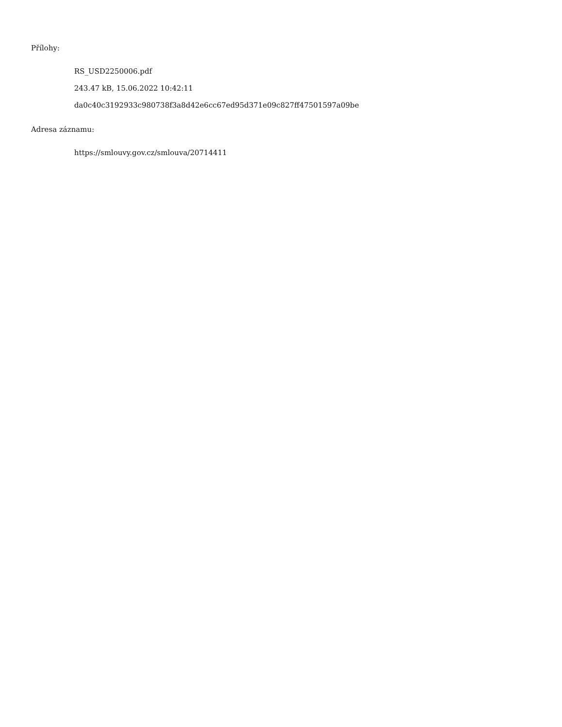Přílohy:
RS_USD2250006.pdf
243.47 kB, 15.06.2022 10:42:11
da0c40c3192933c980738f3a8d42e6cc67ed95d371e09c827ff47501597a09be
Adresa záznamu:
https://smlouvy.gov.cz/smlouva/20714411